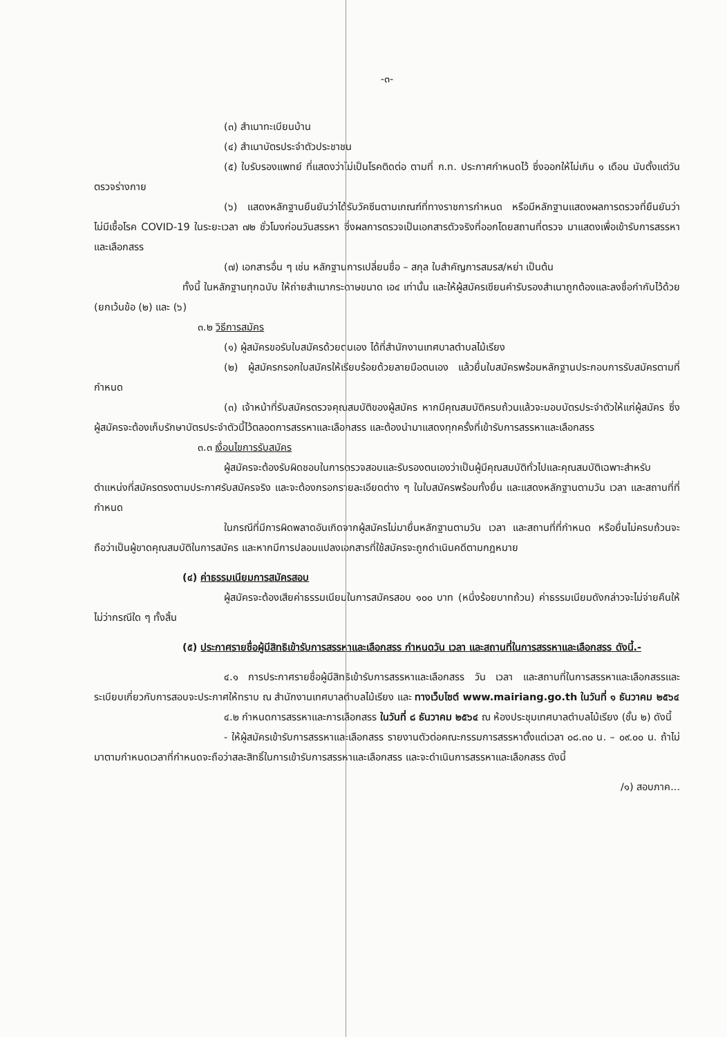-๓-
(๓) สำเนาทะเบียนบ้าน
(๔) สำเนาบัตรประจำตัวประชาชน
(๕) ใบรับรองแพทย์ ที่แสดงว่าไม่เป็นโรคติดต่อ ตามที่ ก.ท. ประกาศกำหนดไว้ ซึ่งออกให้ไม่เกิน ๑ เดือน นับตั้งแต่วันตรวจร่างกาย
(๖) แสดงหลักฐานยืนยันว่าได้รับวัคซีนตามเกณฑ์ที่ทางราชการกำหนด หรือมีหลักฐานแสดงผลการตรวจที่ยืนยันว่าไม่มีเชื้อโรค COVID-19 ในระยะเวลา ๗๒ ชั่วโมงก่อนวันสรรหา ซึ่งผลการตรวจเป็นเอกสารตัวจริงที่ออกโดยสถานที่ตรวจ มาแสดงเพื่อเข้ารับการสรรหาและเลือกสรร
(๗) เอกสารอื่น ๆ เช่น หลักฐานการเปลี่ยนชื่อ – สกุล ใบสำคัญการสมรส/หย่า เป็นต้น
ทั้งนี้ ในหลักฐานทุกฉบับ ให้ถ่ายสำเนากระดาษขนาด เอ๔ เท่านั้น และให้ผู้สมัครเขียนคำรับรองสำเนาถูกต้องและลงชื่อกำกับไว้ด้วย (ยกเว้นข้อ (๒) และ (๖)
๓.๒ วิธีการสมัคร
(๑) ผู้สมัครขอรับใบสมัครด้วยตนเอง ได้ที่สำนักงานเทศบาลตำบลไม้เรียง
(๒) ผู้สมัครกรอกใบสมัครให้เรียบร้อยด้วยลายมือตนเอง แล้วยื่นใบสมัครพร้อมหลักฐานประกอบการรับสมัครตามที่กำหนด
(๓) เจ้าหน้าที่รับสมัครตรวจคุณสมบัติของผู้สมัคร หากมีคุณสมบัติครบถ้วนแล้วจะมอบบัตรประจำตัวให้แก่ผู้สมัคร ซึ่งผู้สมัครจะต้องเก็บรักษาบัตรประจำตัวนี้ไว้ตลอดการสรรหาและเลือกสรร และต้องนำมาแสดงทุกครั้งที่เข้ารับการสรรหาและเลือกสรร
๓.๓ เงื่อนไขการรับสมัคร
ผู้สมัครจะต้องรับผิดชอบในการตรวจสอบและรับรองตนเองว่าเป็นผู้มีคุณสมบัติทั่วไปและคุณสมบัติเฉพาะสำหรับตำแหน่งที่สมัครตรงตามประกาศรับสมัครจริง และจะต้องกรอกรายละเอียดต่าง ๆ ในใบสมัครพร้อมทั้งยื่น และแสดงหลักฐานตามวัน เวลา และสถานที่ที่กำหนด
ในกรณีที่มีการผิดพลาดอันเกิดจากผู้สมัครไม่มายื่นหลักฐานตามวัน เวลา และสถานที่ที่กำหนด หรือยื่นไม่ครบถ้วนจะถือว่าเป็นผู้ขาดคุณสมบัติในการสมัคร และหากมีการปลอมแปลงเอกสารที่ใช้สมัครจะถูกดำเนินคดีตามกฎหมาย
(๔) ค่าธรรมเนียมการสมัครสอบ
ผู้สมัครจะต้องเสียค่าธรรมเนียมในการสมัครสอบ ๑๐๐ บาท (หนึ่งร้อยบาทถ้วน) ค่าธรรมเนียมดังกล่าวจะไม่จ่ายคืนให้ไม่ว่ากรณีใด ๆ ทั้งสิ้น
(๕) ประกาศรายชื่อผู้มีสิทธิเข้ารับการสรรหาและเลือกสรร กำหนดวัน เวลา และสถานที่ในการสรรหาและเลือกสรร ดังนี้.-
๔.๑ การประกาศรายชื่อผู้มีสิทธิเข้ารับการสรรหาและเลือกสรร วัน เวลา และสถานที่ในการสรรหาและเลือกสรรและระเบียบเกี่ยวกับการสอบจะประกาศให้ทราบ ณ สำนักงานเทศบาลตำบลไม้เรียง และ ทางเว็บไซต์ www.mairiang.go.th ในวันที่ ๑ ธันวาคม ๒๕๖๔
๔.๒ กำหนดการสรรหาและการเลือกสรร ในวันที่ ๘ ธันวาคม ๒๕๖๔ ณ ห้องประชุมเทศบาลตำบลไม้เรียง (ชั้น ๒) ดังนี้
- ให้ผู้สมัครเข้ารับการสรรหาและเลือกสรร รายงานตัวต่อคณะกรรมการสรรหาตั้งแต่เวลา ๐๘.๓๐ น. – ๐๙.๐๐ น. ถ้าไม่มาตามกำหนดเวลาที่กำหนดจะถือว่าสละสิทธิ์ในการเข้ารับการสรรหาและเลือกสรร และจะดำเนินการสรรหาและเลือกสรร ดังนี้
/๑) สอบภาค...